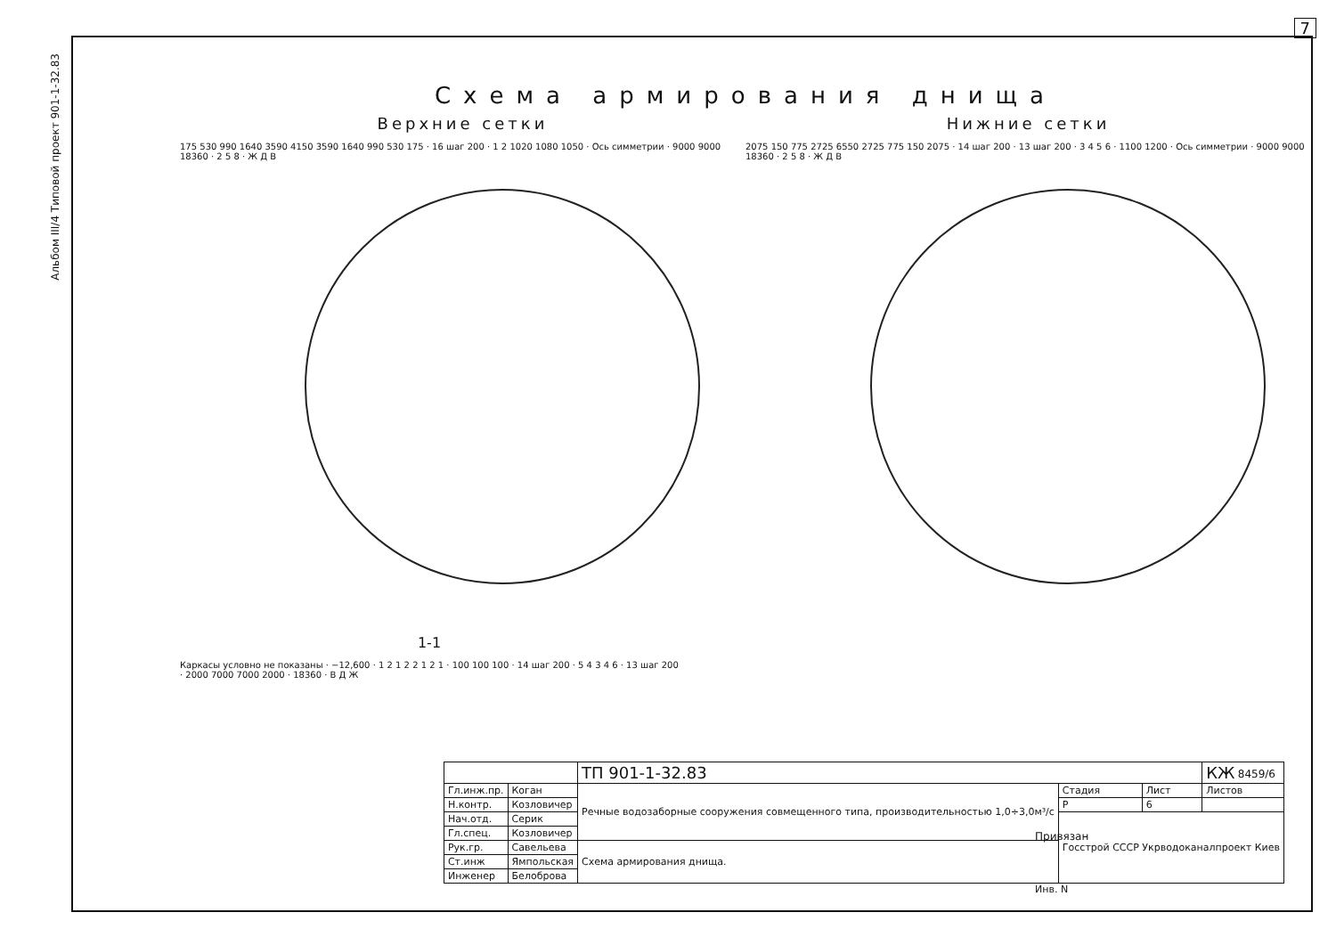7
Альбом III/4 Типовой проект 901-1-32.83
Схема армирования днища
Верхние сетки
175 530 990 1640 3590 4150 3590 1640 990 530 175 · 16 шаг 200 · 1 2 1020 1080 1050 · Ось симметрии · 9000 9000 18360 · 2 5 8 · Ж Д В
Нижние сетки
2075 150 775 2725 6550 2725 775 150 2075 · 14 шаг 200 · 13 шаг 200 · 3 4 5 6 · 1100 1200 · Ось симметрии · 9000 9000 18360 · 2 5 8 · Ж Д В
1-1
Каркасы условно не показаны · −12,600 · 1 2 1 2 2 1 2 1 · 100 100 100 · 14 шаг 200 · 5 4 3 4 6 · 13 шаг 200 · 2000 7000 7000 2000 · 18360 · В Д Ж
8459/6
| | | ТП 901-1-32.83 | | | КЖ |
| Гл.инж.пр. | Коган | Речные водозаборные сооружения совмещенного типа, производительностью 1,0÷3,0м³/с | Стадия | Лист | Листов |
| Н.контр. | Козловичер | | Р | 6 | |
| Нач.отд. | Серик | | Госстрой СССР Укрводоканалпроект Киев | | |
| Гл.спец. | Козловичер | | | | |
| Рук.гр. | Савельева | Схема армирования днища. | | | |
| Ст.инж | Ямпольская | | | | |
| Инженер | Белоброва | | | | |
Привязан
Инв. N